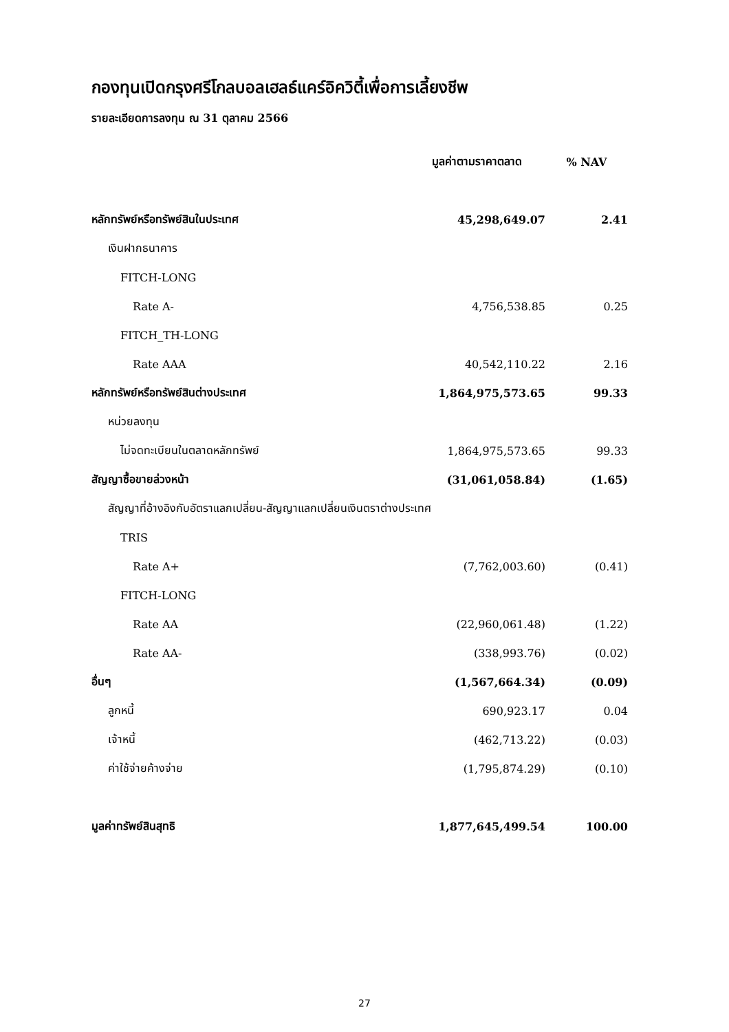กองทุนเปิดกรุงศรีโกลบอลเฮลธ์แคร์อิควิตี้เพื่อการเลี้ยงชีพ
รายละเอียดการลงทุน ณ 31 ตุลาคม 2566
| | มูลค่าตามราคาตลาด | % NAV |
| --- | --- | --- |
| หลักทรัพย์หรือทรัพย์สินในประเทศ | 45,298,649.07 | 2.41 |
| เงินฝากธนาคาร | | |
| FITCH-LONG | | |
| Rate A- | 4,756,538.85 | 0.25 |
| FITCH_TH-LONG | | |
| Rate AAA | 40,542,110.22 | 2.16 |
| หลักทรัพย์หรือทรัพย์สินต่างประเทศ | 1,864,975,573.65 | 99.33 |
| หน่วยลงทุน | | |
| ไม่จดทะเบียนในตลาดหลักทรัพย์ | 1,864,975,573.65 | 99.33 |
| สัญญาซื้อขายล่วงหน้า | (31,061,058.84) | (1.65) |
| สัญญาที่อ้างอิงกับอัตราแลกเปลี่ยน-สัญญาแลกเปลี่ยนเงินตราต่างประเทศ | | |
| TRIS | | |
| Rate A+ | (7,762,003.60) | (0.41) |
| FITCH-LONG | | |
| Rate AA | (22,960,061.48) | (1.22) |
| Rate AA- | (338,993.76) | (0.02) |
| อื่นๆ | (1,567,664.34) | (0.09) |
| ลูกหนี้ | 690,923.17 | 0.04 |
| เจ้าหนี้ | (462,713.22) | (0.03) |
| ค่าใช้จ่ายค้างจ่าย | (1,795,874.29) | (0.10) |
| มูลค่าทรัพย์สินสุทธิ | 1,877,645,499.54 | 100.00 |
27